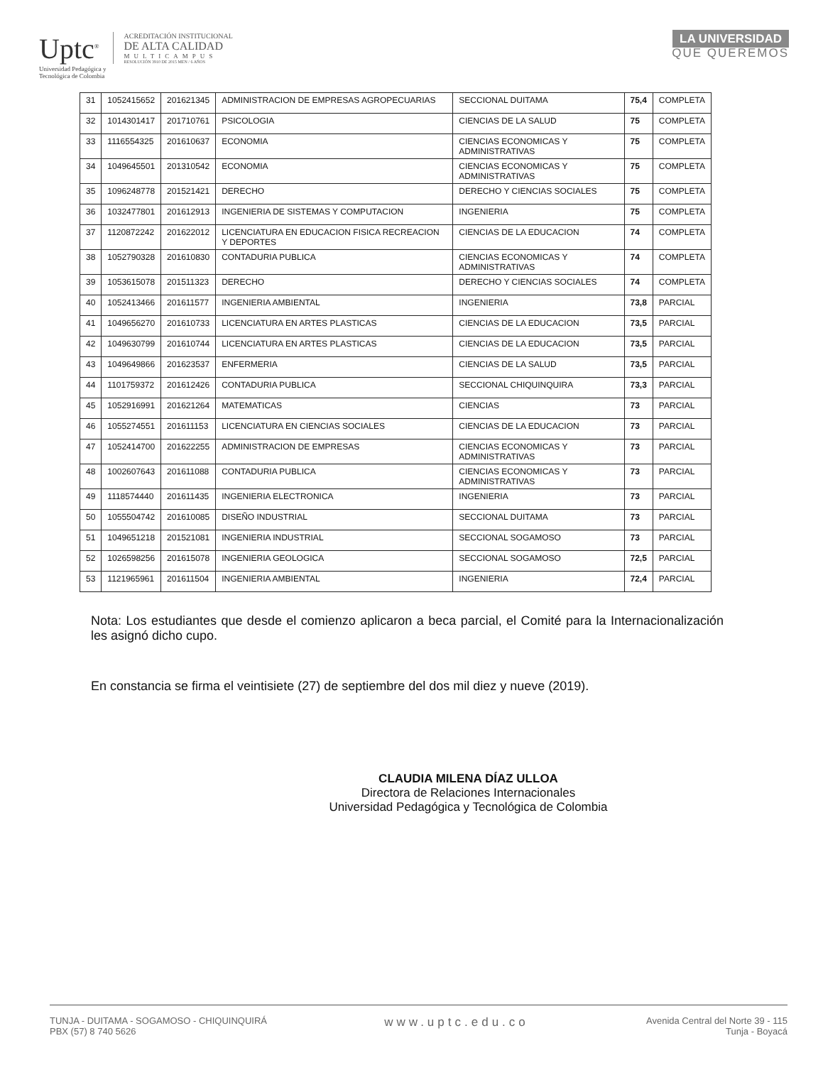Uptc<sup>®</sup>
Universidad Pedagógica y
Tecnológica de Colombia
ACREDITACIÓN INSTITUCIONAL
DE ALTA CALIDAD
MULTICAMPUS
RESOLUCIÓN 3910 DE 2015 MEN / 6 AÑOS
LA UNIVERSIDAD
QUE QUEREMOS
| 31 | 1052415652 | 201621345 | ADMINISTRACION DE EMPRESAS AGROPECUARIAS | SECCIONAL DUITAMA | 75,4 | COMPLETA |
| 32 | 1014301417 | 201710761 | PSICOLOGIA | CIENCIAS DE LA SALUD | 75 | COMPLETA |
| 33 | 1116554325 | 201610637 | ECONOMIA | CIENCIAS ECONOMICAS Y ADMINISTRATIVAS | 75 | COMPLETA |
| 34 | 1049645501 | 201310542 | ECONOMIA | CIENCIAS ECONOMICAS Y ADMINISTRATIVAS | 75 | COMPLETA |
| 35 | 1096248778 | 201521421 | DERECHO | DERECHO Y CIENCIAS SOCIALES | 75 | COMPLETA |
| 36 | 1032477801 | 201612913 | INGENIERIA DE SISTEMAS Y COMPUTACION | INGENIERIA | 75 | COMPLETA |
| 37 | 1120872242 | 201622012 | LICENCIATURA EN EDUCACION FISICA RECREACION Y DEPORTES | CIENCIAS DE LA EDUCACION | 74 | COMPLETA |
| 38 | 1052790328 | 201610830 | CONTADURIA PUBLICA | CIENCIAS ECONOMICAS Y ADMINISTRATIVAS | 74 | COMPLETA |
| 39 | 1053615078 | 201511323 | DERECHO | DERECHO Y CIENCIAS SOCIALES | 74 | COMPLETA |
| 40 | 1052413466 | 201611577 | INGENIERIA AMBIENTAL | INGENIERIA | 73,8 | PARCIAL |
| 41 | 1049656270 | 201610733 | LICENCIATURA EN ARTES PLASTICAS | CIENCIAS DE LA EDUCACION | 73,5 | PARCIAL |
| 42 | 1049630799 | 201610744 | LICENCIATURA EN ARTES PLASTICAS | CIENCIAS DE LA EDUCACION | 73,5 | PARCIAL |
| 43 | 1049649866 | 201623537 | ENFERMERIA | CIENCIAS DE LA SALUD | 73,5 | PARCIAL |
| 44 | 1101759372 | 201612426 | CONTADURIA PUBLICA | SECCIONAL CHIQUINQUIRA | 73,3 | PARCIAL |
| 45 | 1052916991 | 201621264 | MATEMATICAS | CIENCIAS | 73 | PARCIAL |
| 46 | 1055274551 | 201611153 | LICENCIATURA EN CIENCIAS SOCIALES | CIENCIAS DE LA EDUCACION | 73 | PARCIAL |
| 47 | 1052414700 | 201622255 | ADMINISTRACION DE EMPRESAS | CIENCIAS ECONOMICAS Y ADMINISTRATIVAS | 73 | PARCIAL |
| 48 | 1002607643 | 201611088 | CONTADURIA PUBLICA | CIENCIAS ECONOMICAS Y ADMINISTRATIVAS | 73 | PARCIAL |
| 49 | 1118574440 | 201611435 | INGENIERIA ELECTRONICA | INGENIERIA | 73 | PARCIAL |
| 50 | 1055504742 | 201610085 | DISEÑO INDUSTRIAL | SECCIONAL DUITAMA | 73 | PARCIAL |
| 51 | 1049651218 | 201521081 | INGENIERIA INDUSTRIAL | SECCIONAL SOGAMOSO | 73 | PARCIAL |
| 52 | 1026598256 | 201615078 | INGENIERIA GEOLOGICA | SECCIONAL SOGAMOSO | 72,5 | PARCIAL |
| 53 | 1121965961 | 201611504 | INGENIERIA AMBIENTAL | INGENIERIA | 72,4 | PARCIAL |
Nota: Los estudiantes que desde el comienzo aplicaron a beca parcial, el Comité para la Internacionalización les asignó dicho cupo.
En constancia se firma el veintisiete (27) de septiembre del dos mil diez y nueve (2019).
CLAUDIA MILENA DÍAZ ULLOA
Directora de Relaciones Internacionales
Universidad Pedagógica y Tecnológica de Colombia
TUNJA - DUITAMA - SOGAMOSO - CHIQUINQUIRÁ
PBX (57) 8 740 5626
www.uptc.edu.co
Avenida Central del Norte 39 - 115
Tunja - Boyacá